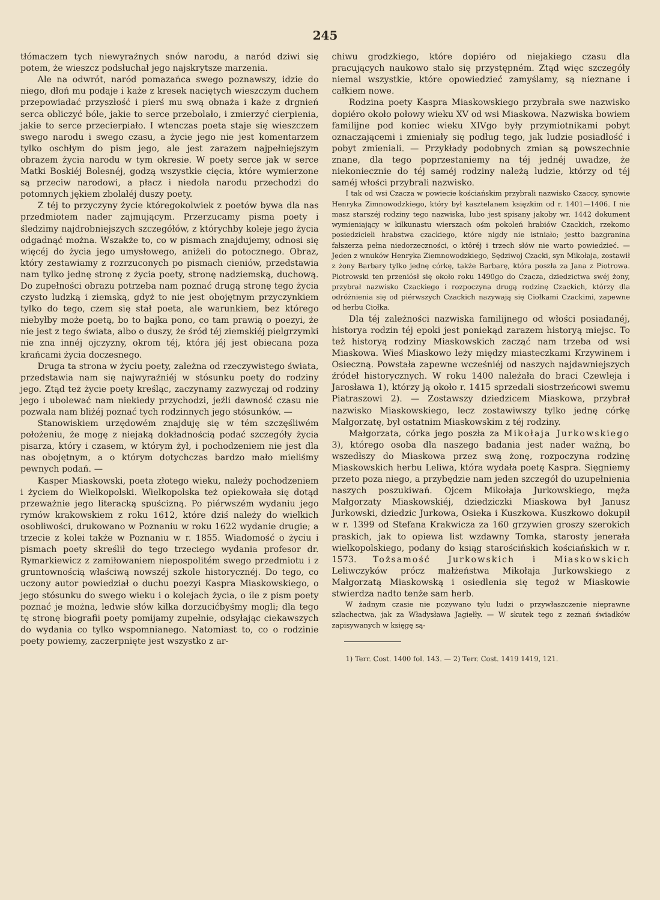245
tłómaczem tych niewyraźnych snów narodu, a naród dziwi się potem, że wieszcz podsłuchał jego najskrytsze marzenia.
Ale na odwrót, naród pomazańca swego poznawszy, idzie do niego, dłoń mu podaje i każe z kresek naciętych wieszczym duchem przepowiadać przyszłość i pierś mu swą obnaża i każe z drgnień serca obliczyć bóle, jakie to serce przebolało, i zmierzyć cierpienia, jakie to serce przecierpiało. I wtenczas poeta staje się wieszczem swego narodu i swego czasu, a życie jego nie jest komentarzem tylko oschłym do pism jego, ale jest zarazem najpełniejszym obrazem życia narodu w tym okresie. W poety serce jak w serce Matki Boskiéj Bolesnéj, godzą wszystkie cięcia, które wymierzone są przeciw narodowi, a płacz i niedola narodu przechodzi do potomnych jękiem zbolałéj duszy poety.
Z téj to przyczyny życie któregokolwiek z poetów bywa dla nas przedmiotem nader zajmującym. Przerzucamy pisma poety i śledzimy najdrobniejszych szczegółów, z którychby koleje jego życia odgadnąć można. Wszakże to, co w pismach znajdujemy, odnosi się więcéj do życia jego umysłowego, aniżeli do potocznego. Obraz, który zestawiamy z rozrzuconych po pismach cieniów, przedstawia nam tylko jednę stronę z życia poety, stronę nadziemską, duchową. Do zupełności obrazu potrzeba nam poznać drugą stronę tego życia czysto ludzką i ziemską, gdyż to nie jest obojętnym przyczynkiem tylko do tego, czem się stał poeta, ale warunkiem, bez którego niebyłby może poetą, bo to bajka pono, co tam prawią o poezyi, że nie jest z tego świata, albo o duszy, że śród téj ziemskiéj pielgrzymki nie zna innéj ojczyzny, okrom téj, która jéj jest obiecana poza krańcami życia doczesnego.
Druga ta strona w życiu poety, zależna od rzeczywistego świata, przedstawia nam się najwyraźniéj w stósunku poety do rodziny jego. Ztąd też życie poety kreśląc, zaczynamy zazwyczaj od rodziny jego i ubolewać nam niekiedy przychodzi, jeźli dawność czasu nie pozwala nam bliżéj poznać tych rodzinnych jego stósunków. —
Stanowiskiem urzędowém znajduję się w tém szczęśliwém położeniu, że mogę z niejaką dokładnością podać szczegóły życia pisarza, który i czasem, w którym żył, i pochodzeniem nie jest dla nas obojętnym, a o którym dotychczas bardzo mało mieliśmy pewnych podań. —
Kasper Miaskowski, poeta złotego wieku, należy pochodzeniem i życiem do Wielkopolski. Wielkopolska też opiekowała się dotąd przeważnie jego literacką spuścizną. Po piérwszém wydaniu jego rymów krakowskiem z roku 1612, które dziś należy do wielkich osobliwości, drukowano w Poznaniu w roku 1622 wydanie drugie; a trzecie z kolei także w Poznaniu w r. 1855. Wiadomość o życiu i pismach poety skreślił do tego trzeciego wydania profesor dr. Rymarkiewicz z zamiłowaniem niepospolitém swego przedmiotu i z gruntownością właściwą nowszéj szkole historycznéj. Do tego, co uczony autor powiedział o duchu poezyi Kaspra Miaskowskiego, o jego stósunku do swego wieku i o kolejach życia, o ile z pism poety poznać je można, ledwie słów kilka dorzucićbyśmy mogli; dla tego tę stronę biografii poety pomijamy zupełnie, odsyłając ciekawszych do wydania co tylko wspomnianego. Natomiast to, co o rodzinie poety powiemy, zaczerpnięte jest wszystko z ar-
chiwu grodzkiego, które dopiéro od niejakiego czasu dla pracujących naukowo stało się przystępném. Ztąd więc szczegóły niemal wszystkie, które opowiedzieć zamyślamy, są nieznane i całkiem nowe.
Rodzina poety Kaspra Miaskowskiego przybrała swe nazwisko dopiéro około połowy wieku XV od wsi Miaskowa. Nazwiska bowiem familijne pod koniec wieku XIVgo były przymiotnikami pobyt oznaczającemi i zmieniały się podług tego, jak ludzie posiadłość i pobyt zmieniali. — Przykłady podobnych zmian są powszechnie znane, dla tego poprzestaniemy na téj jednéj uwadze, że niekoniecznie do téj saméj rodziny należą ludzie, którzy od téj saméj włości przybrali nazwisko.
I tak od wsi Czacza w powiecie kościańskim przybrali nazwisko Czaccy, synowie Henryka Zimnowodzkiego, który był kasztelanem księzkim od r. 1401—1406. I nie masz starszéj rodziny tego nazwiska, lubo jest spisany jakoby wr. 1442 dokument wymieniający w kilkunastu wierszach ośm pokoleń hrabiów Czackich, rzekomo posiedzicieli hrabstwa czackiego, które nigdy nie istniało; jestto bazgranina fałszerza pełna niedorzeczności, o ktôréj i trzech słów nie warto powiedzieć. — Jeden z wnuków Henryka Ziemnowodzkiego, Sędziwoj Czacki, syn Mikołaja, zostawił z żony Barbary tylko jednę córkę, także Barbarę, która poszła za Jana z Piotrowa. Piotrowski ten przeniósł się około roku 1490go do Czacza, dziedzictwa swéj żony, przybrał nazwisko Czackiego i rozpoczyna drugą rodzinę Czackich, którzy dla odróżnienia się od piérwszych Czackich nazywają się Ciołkami Czackimi, zapewne od herbu Ciołka.
Dla téj zależności nazwiska familijnego od włości posiadanéj, historya rodzin téj epoki jest poniekąd zarazem historyą miejsc. To też historyą rodziny Miaskowskich zacząć nam trzeba od wsi Miaskowa. Wieś Miaskowo leży między miasteczkami Krzywinem i Osieczną. Powstała zapewne wcześniéj od naszych najdawniejszych źródeł historycznych. W roku 1400 należała do braci Czewleja i Jarosława 1), którzy ją około r. 1415 sprzedali siostrzeńcowi swemu Piatraszowi 2). — Zostawszy dziedzicem Miaskowa, przybrał nazwisko Miaskowskiego, lecz zostawiwszy tylko jednę córkę Małgorzatę, był ostatnim Miaskowskim z téj rodziny.
Małgorzata, córka jego poszła za Mikołaja Jurkowskiego 3), którego osoba dla naszego badania jest nader ważną, bo wszedłszy do Miaskowa przez swą żonę, rozpoczyna rodzinę Miaskowskich herbu Leliwa, która wydała poetę Kaspra. Sięgniemy przeto poza niego, a przybędzie nam jeden szczegół do uzupełnienia naszych poszukiwań. Ojcem Mikołaja Jurkowskiego, męża Małgorzaty Miaskowskiéj, dziedziczki Miaskowa był Janusz Jurkowski, dziedzic Jurkowa, Osieka i Kuszkowa. Kuszkowo dokupił w r. 1399 od Stefana Krakwicza za 160 grzywien groszy szerokich praskich, jak to opiewa list wzdawny Tomka, starosty jenerała wielkopolskiego, podany do ksiąg starościńskich kościańskich w r. 1573. Tożsamość Jurkowskich i Miaskowskich Leliwczyków prócz małżeństwa Mikołaja Jurkowskiego z Małgorzatą Miaskowską i osiedlenia się tegoż w Miaskowie stwierdza nadto tenże sam herb.
W żadnym czasie nie pozywano tylu ludzi o przywłaszczenie nieprawne szlachectwa, jak za Władysława Jagiełły. — W skutek tego z zeznań świadków zapisywanych w księgę są-
1) Terr. Cost. 1400 fol. 143. — 2) Terr. Cost. 1419 1419, 121.